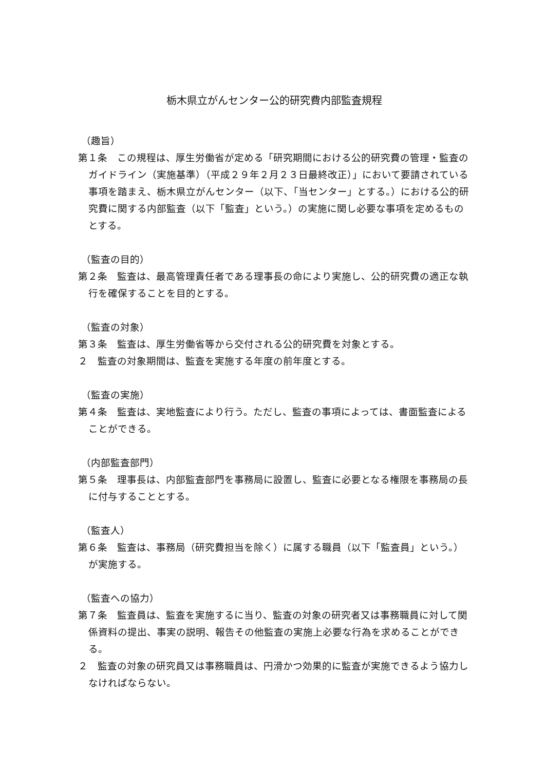栃木県立がんセンター公的研究費内部監査規程
（趣旨）
第１条　この規程は、厚生労働省が定める「研究期間における公的研究費の管理・監査のガイドライン（実施基準）（平成２９年２月２３日最終改正）」において要請されている事項を踏まえ、栃木県立がんセンター（以下、「当センター」とする。）における公的研究費に関する内部監査（以下「監査」という。）の実施に関し必要な事項を定めるものとする。
（監査の目的）
第２条　監査は、最高管理責任者である理事長の命により実施し、公的研究費の適正な執行を確保することを目的とする。
（監査の対象）
第３条　監査は、厚生労働省等から交付される公的研究費を対象とする。
２　監査の対象期間は、監査を実施する年度の前年度とする。
（監査の実施）
第４条　監査は、実地監査により行う。ただし、監査の事項によっては、書面監査によることができる。
（内部監査部門）
第５条　理事長は、内部監査部門を事務局に設置し、監査に必要となる権限を事務局の長に付与することとする。
（監査人）
第６条　監査は、事務局（研究費担当を除く）に属する職員（以下「監査員」という。）が実施する。
（監査への協力）
第７条　監査員は、監査を実施するに当り、監査の対象の研究者又は事務職員に対して関係資料の提出、事実の説明、報告その他監査の実施上必要な行為を求めることができる。
２　監査の対象の研究員又は事務職員は、円滑かつ効果的に監査が実施できるよう協力しなければならない。